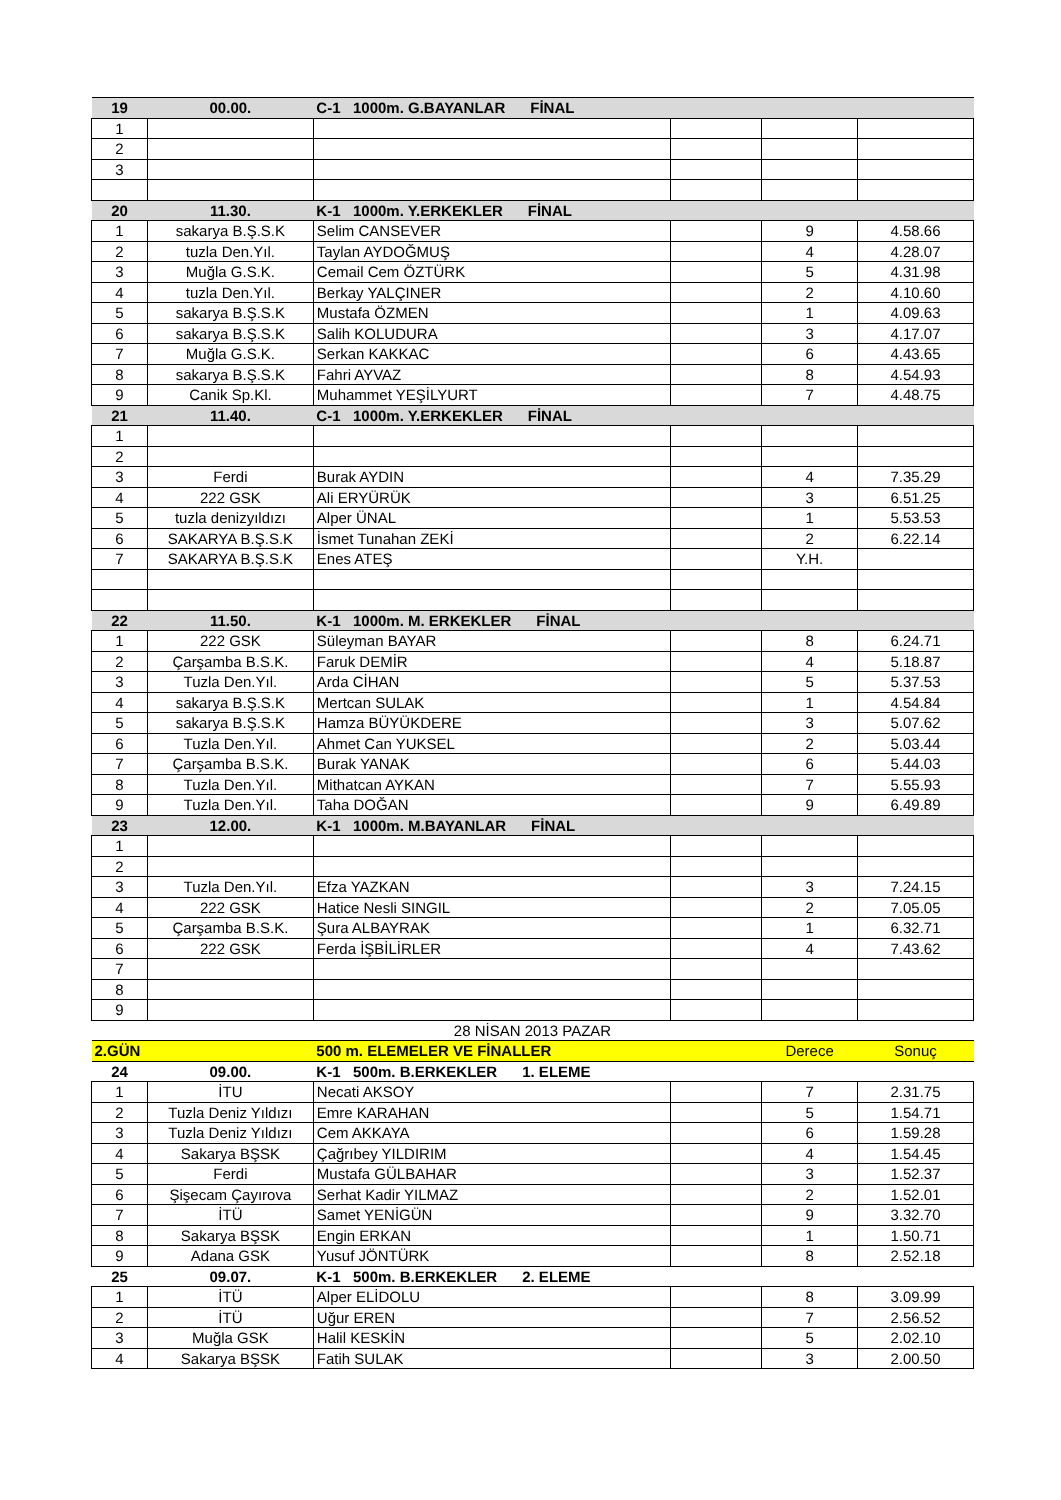| 19 | 00.00. | C-1 1000m. G.BAYANLAR FİNAL | | | |
| 1 | | | | | |
| 2 | | | | | |
| 3 | | | | | |
| 20 | 11.30. | K-1 1000m. Y.ERKEKLER FİNAL | | | |
| 1 | sakarya B.Ş.S.K | Selim CANSEVER | | 9 | 4.58.66 |
| 2 | tuzla Den.Yıl. | Taylan AYDOĞMUŞ | | 4 | 4.28.07 |
| 3 | Muğla G.S.K. | Cemail Cem ÖZTÜRK | | 5 | 4.31.98 |
| 4 | tuzla Den.Yıl. | Berkay YALÇINER | | 2 | 4.10.60 |
| 5 | sakarya B.Ş.S.K | Mustafa ÖZMEN | | 1 | 4.09.63 |
| 6 | sakarya B.Ş.S.K | Salih KOLUDURA | | 3 | 4.17.07 |
| 7 | Muğla G.S.K. | Serkan KAKKAC | | 6 | 4.43.65 |
| 8 | sakarya B.Ş.S.K | Fahri AYVAZ | | 8 | 4.54.93 |
| 9 | Canik Sp.Kl. | Muhammet YEŞİLYURT | | 7 | 4.48.75 |
| 21 | 11.40. | C-1 1000m. Y.ERKEKLER FİNAL | | | |
| 1 | | | | | |
| 2 | | | | | |
| 3 | Ferdi | Burak AYDIN | | 4 | 7.35.29 |
| 4 | 222 GSK | Ali ERYÜRÜK | | 3 | 6.51.25 |
| 5 | tuzla denizyıldızı | Alper ÜNAL | | 1 | 5.53.53 |
| 6 | SAKARYA B.Ş.S.K | İsmet Tunahan ZEKİ | | 2 | 6.22.14 |
| 7 | SAKARYA B.Ş.S.K | Enes ATEŞ | | Y.H. | |
| 22 | 11.50. | K-1 1000m. M. ERKEKLER FİNAL | | | |
| 1 | 222 GSK | Süleyman BAYAR | | 8 | 6.24.71 |
| 2 | Çarşamba B.S.K. | Faruk DEMİR | | 4 | 5.18.87 |
| 3 | Tuzla Den.Yıl. | Arda CİHAN | | 5 | 5.37.53 |
| 4 | sakarya B.Ş.S.K | Mertcan SULAK | | 1 | 4.54.84 |
| 5 | sakarya B.Ş.S.K | Hamza BÜYÜKDERE | | 3 | 5.07.62 |
| 6 | Tuzla Den.Yıl. | Ahmet Can YUKSEL | | 2 | 5.03.44 |
| 7 | Çarşamba B.S.K. | Burak YANAK | | 6 | 5.44.03 |
| 8 | Tuzla Den.Yıl. | Mithatcan AYKAN | | 7 | 5.55.93 |
| 9 | Tuzla Den.Yıl. | Taha DOĞAN | | 9 | 6.49.89 |
| 23 | 12.00. | K-1 1000m. M.BAYANLAR FİNAL | | | |
| 1 | | | | | |
| 2 | | | | | |
| 3 | Tuzla Den.Yıl. | Efza YAZKAN | | 3 | 7.24.15 |
| 4 | 222 GSK | Hatice Nesli SINGIL | | 2 | 7.05.05 |
| 5 | Çarşamba B.S.K. | Şura ALBAYRAK | | 1 | 6.32.71 |
| 6 | 222 GSK | Ferda İŞBİLİRLER | | 4 | 7.43.62 |
| 7 | | | | | |
| 8 | | | | | |
| 9 | | | | | |
| 28 NİSAN 2013 PAZAR | | | | | |
| 2.GÜN | | 500 m. ELEMELER VE FİNALLER | | Derece | Sonuç |
| 24 | 09.00. | K-1 500m. B.ERKEKLER 1. ELEME | | | |
| 1 | İTU | Necati AKSOY | | 7 | 2.31.75 |
| 2 | Tuzla Deniz Yıldızı | Emre KARAHAN | | 5 | 1.54.71 |
| 3 | Tuzla Deniz Yıldızı | Cem AKKAYA | | 6 | 1.59.28 |
| 4 | Sakarya BŞSK | Çağrıbey YILDIRIM | | 4 | 1.54.45 |
| 5 | Ferdi | Mustafa GÜLBAHAR | | 3 | 1.52.37 |
| 6 | Şişecam Çayırova | Serhat Kadir YILMAZ | | 2 | 1.52.01 |
| 7 | İTÜ | Samet YENİGÜN | | 9 | 3.32.70 |
| 8 | Sakarya BŞSK | Engin ERKAN | | 1 | 1.50.71 |
| 9 | Adana GSK | Yusuf JÖNTÜRK | | 8 | 2.52.18 |
| 25 | 09.07. | K-1 500m. B.ERKEKLER 2. ELEME | | | |
| 1 | İTÜ | Alper ELİDOLU | | 8 | 3.09.99 |
| 2 | İTÜ | Uğur EREN | | 7 | 2.56.52 |
| 3 | Muğla GSK | Halil KESKİN | | 5 | 2.02.10 |
| 4 | Sakarya BŞSK | Fatih SULAK | | 3 | 2.00.50 |